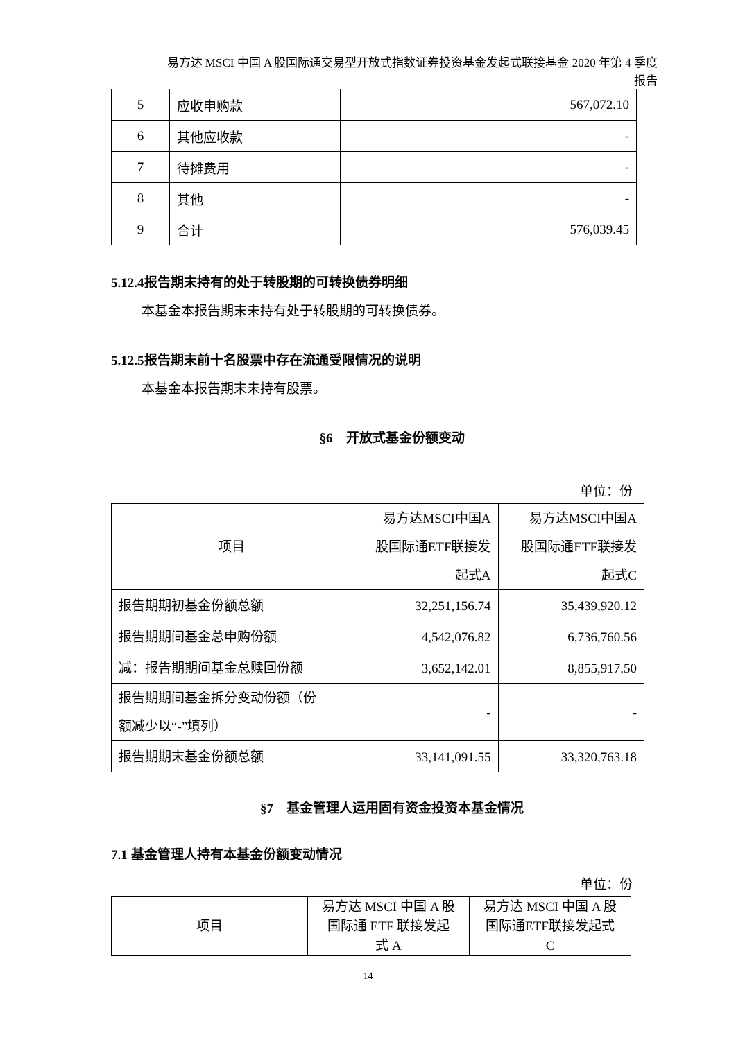易方达 MSCI 中国 A 股国际通交易型开放式指数证券投资基金发起式联接基金 2020 年第 4 季度
报告
| 5 | 应收申购款 | 567,072.10 |
| 6 | 其他应收款 | - |
| 7 | 待摊费用 | - |
| 8 | 其他 | - |
| 9 | 合计 | 576,039.45 |
5.12.4报告期末持有的处于转股期的可转换债券明细
本基金本报告期末未持有处于转股期的可转换债券。
5.12.5报告期末前十名股票中存在流通受限情况的说明
本基金本报告期末未持有股票。
§6　开放式基金份额变动
单位：份
| 项目 | 易方达MSCI中国A 股国际通ETF联接发 起式A | 易方达MSCI中国A 股国际通ETF联接发 起式C |
| 报告期期初基金份额总额 | 32,251,156.74 | 35,439,920.12 |
| 报告期期间基金总申购份额 | 4,542,076.82 | 6,736,760.56 |
| 减：报告期期间基金总赎回份额 | 3,652,142.01 | 8,855,917.50 |
| 报告期期间基金拆分变动份额（份 额减少以“-”填列） | - | - |
| 报告期期末基金份额总额 | 33,141,091.55 | 33,320,763.18 |
§7　基金管理人运用固有资金投资本基金情况
7.1 基金管理人持有本基金份额变动情况
单位：份
| 项目 | 易方达 MSCI 中国 A 股 国际通 ETF 联接发起 式 A | 易方达 MSCI 中国 A 股 国际通ETF联接发起式 C |
14